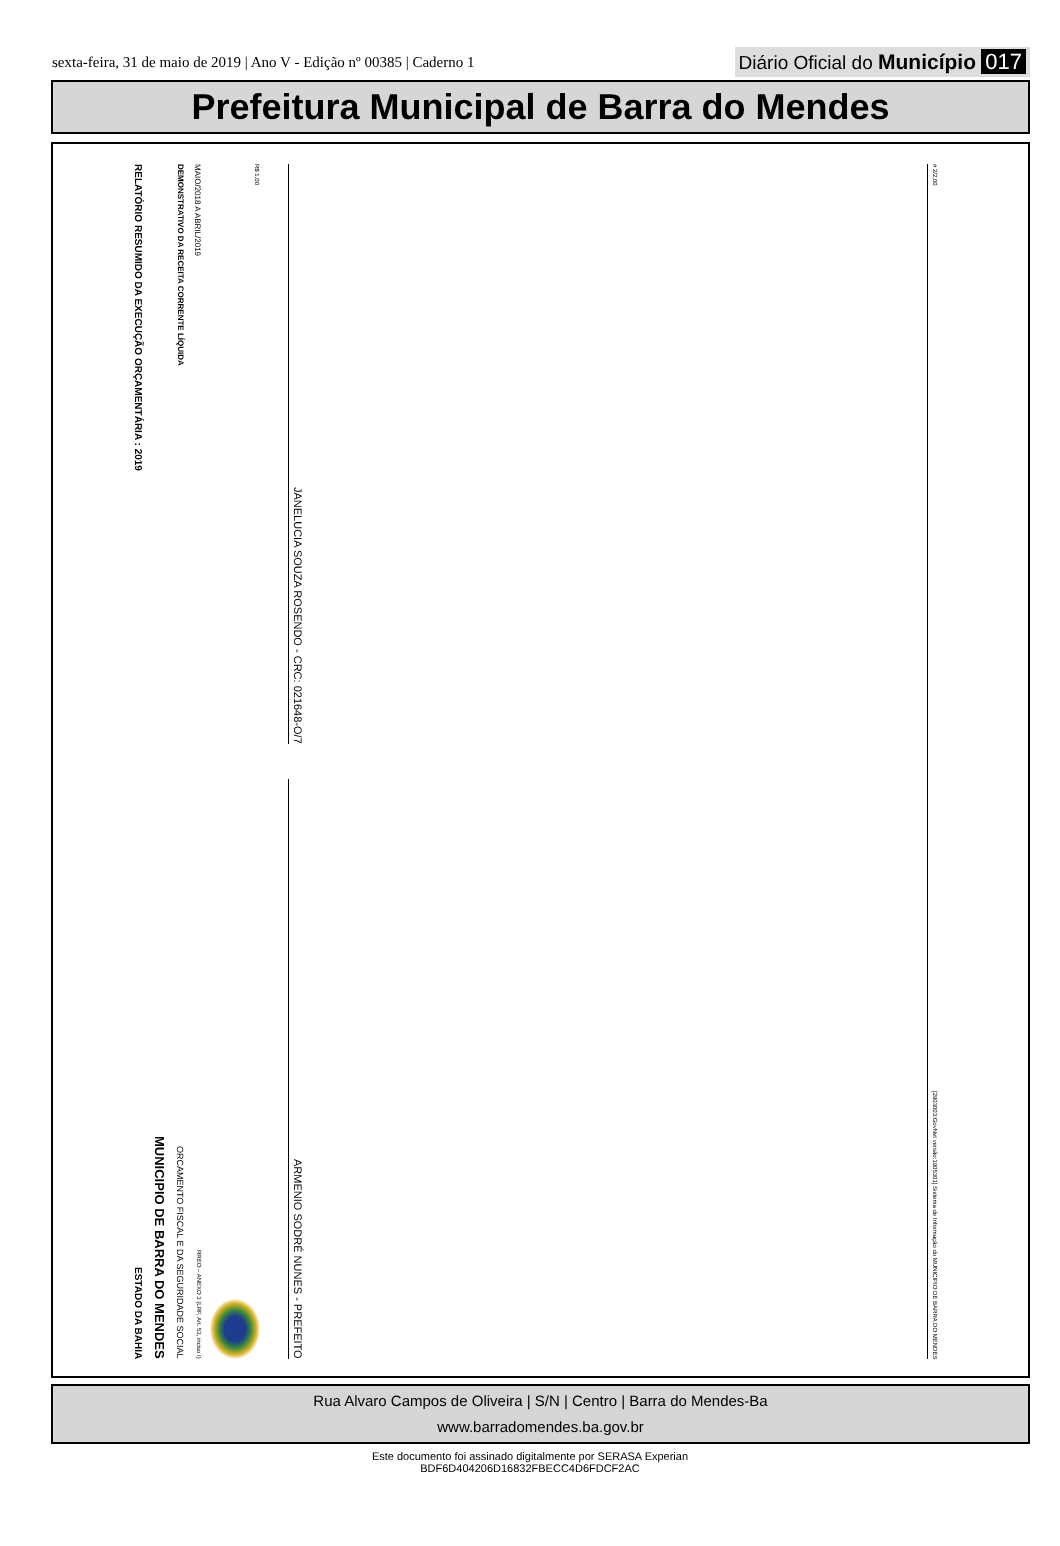sexta-feira, 31 de maio de 2019 | Ano V - Edição nº 00385 | Caderno 1 Diário Oficial do Município 017
Prefeitura Municipal de Barra do Mendes
RELATÓRIO RESUMIDO DA EXECUÇÃO ORÇAMENTÁRIA : 2019
ESTADO DA BAHIA
MUNICIPIO DE BARRA DO MENDES
DEMONSTRATIVO DA RECEITA CORRENTE LÍQUIDA
ORCAMENTO FISCAL E DA SEGURIDADE SOCIAL
MAIO/2018 A ABRIL/2019
RREO – ANEXO 3 (LRF, Art. 53, inciso I)
R$ 1,00
JANELUCIA SOUZA ROSENDO - CRC: 021648-O/7
ARMENIO SODRÉ NUNES - PREFEITO
# 2/2,00
[2903003:GovNet versão:1905301] Sistema de Informação do MUNICIPIO DE BARRA DO MENDES
Rua Alvaro Campos de Oliveira | S/N | Centro | Barra do Mendes-Ba
www.barradomendes.ba.gov.br
Este documento foi assinado digitalmente por SERASA Experian
BDF6D404206D16832FBECC4D6FDCF2AC